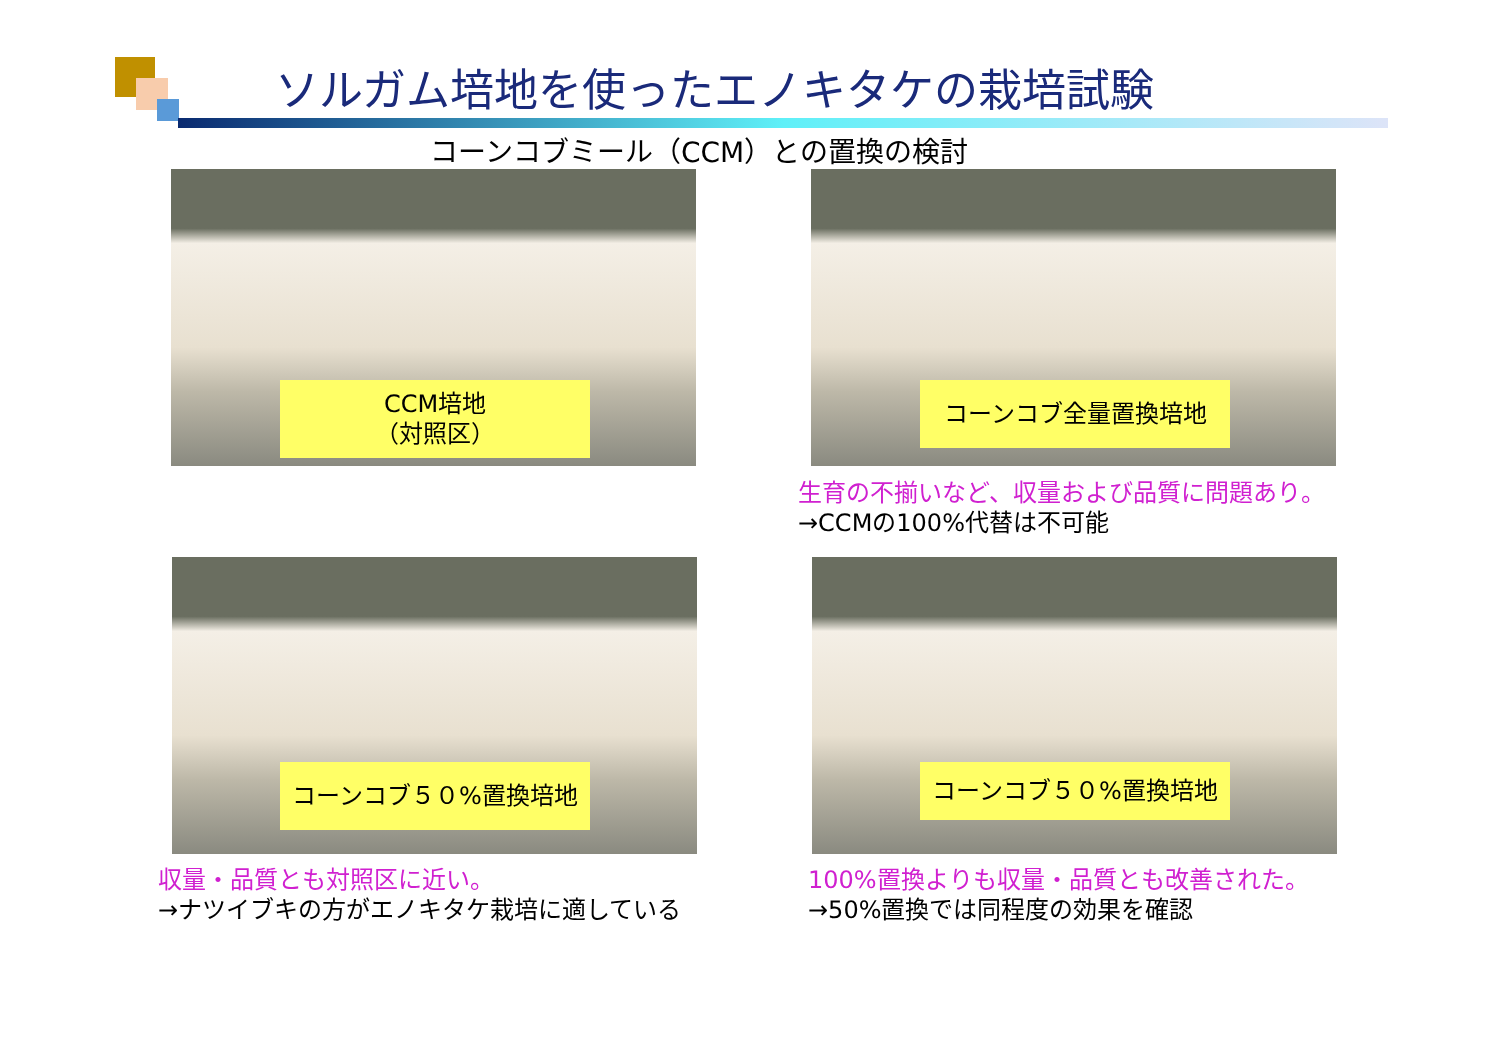ソルガム培地を使ったエノキタケの栽培試験
コーンコブミール（CCM）との置換の検討
CCM培地
（対照区）
コーンコブ全量置換培地
生育の不揃いなど、収量および品質に問題あり。
→CCMの100%代替は不可能
コーンコブ５０%置換培地
収量・品質とも対照区に近い。
→ナツイブキの方がエノキタケ栽培に適している
コーンコブ５０%置換培地
100%置換よりも収量・品質とも改善された。
→50%置換では同程度の効果を確認